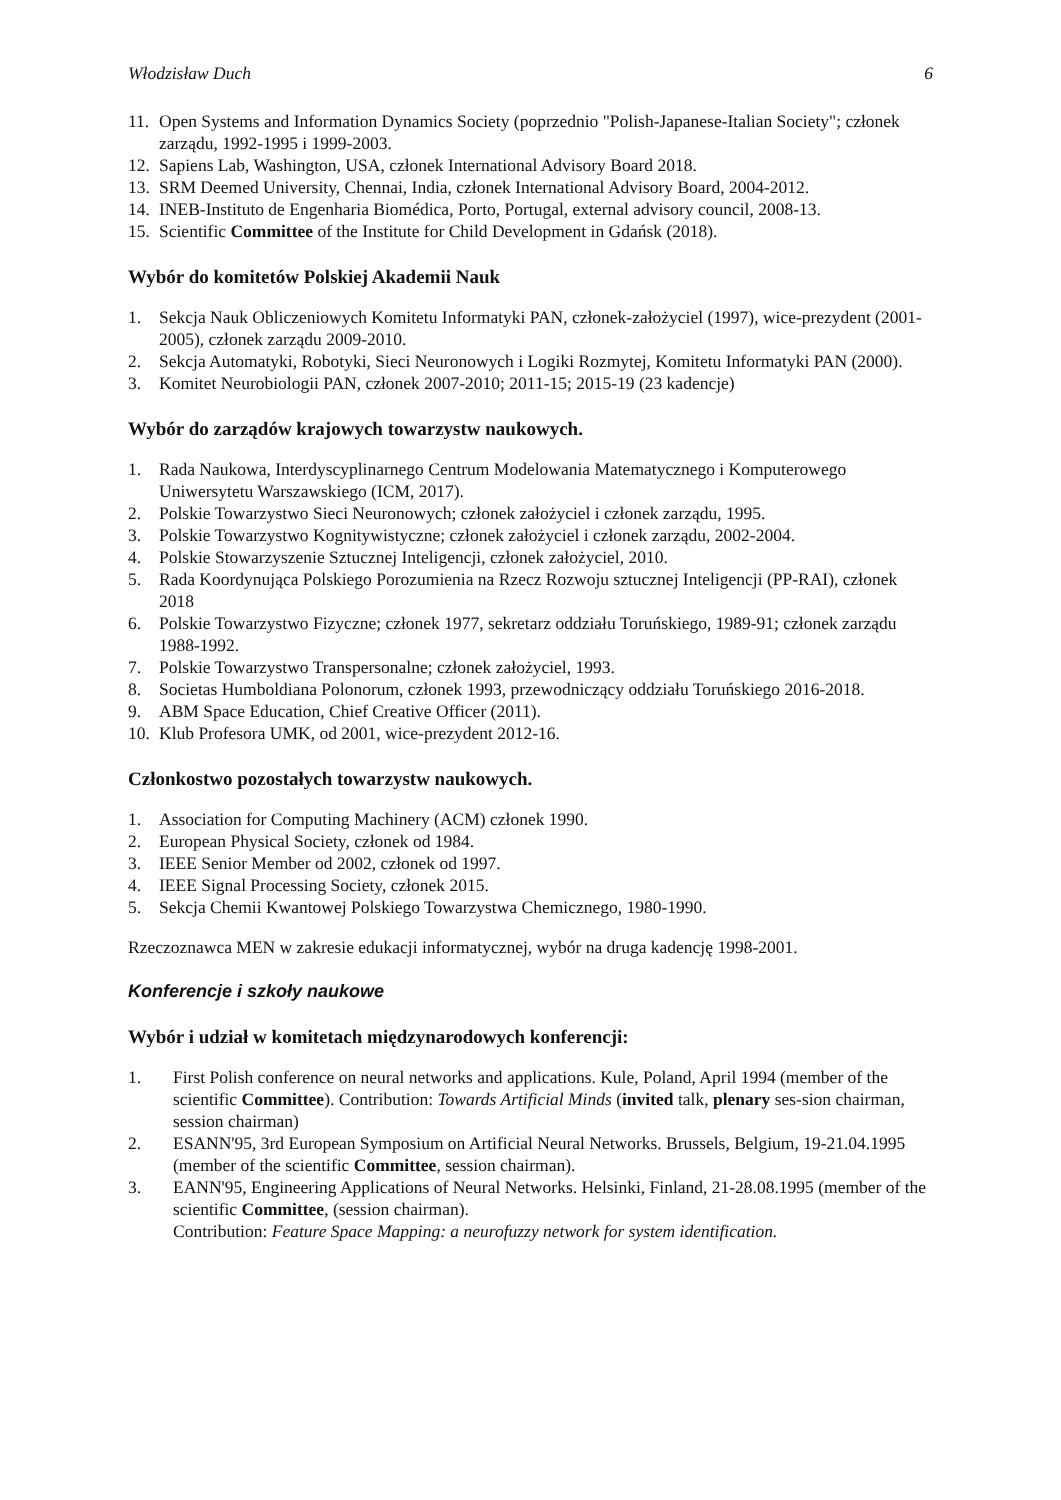Włodzisław Duch 6
11. Open Systems and Information Dynamics Society (poprzednio "Polish-Japanese-Italian Society"; członek zarządu, 1992-1995 i 1999-2003.
12. Sapiens Lab, Washington, USA, członek International Advisory Board 2018.
13. SRM Deemed University, Chennai, India, członek International Advisory Board, 2004-2012.
14. INEB-Instituto de Engenharia Biomédica, Porto, Portugal, external advisory council, 2008-13.
15. Scientific Committee of the Institute for Child Development in Gdańsk (2018).
Wybór do komitetów Polskiej Akademii Nauk
1. Sekcja Nauk Obliczeniowych Komitetu Informatyki PAN, członek-założyciel (1997), wice-prezydent (2001-2005), członek zarządu 2009-2010.
2. Sekcja Automatyki, Robotyki, Sieci Neuronowych i Logiki Rozmytej, Komitetu Informatyki PAN (2000).
3. Komitet Neurobiologii PAN, członek 2007-2010; 2011-15; 2015-19 (23 kadencje)
Wybór do zarządów krajowych towarzystw naukowych.
1. Rada Naukowa, Interdyscyplinarnego Centrum Modelowania Matematycznego i Komputerowego Uniwersytetu Warszawskiego (ICM, 2017).
2. Polskie Towarzystwo Sieci Neuronowych; członek założyciel i członek zarządu, 1995.
3. Polskie Towarzystwo Kognitywistyczne; członek założyciel i członek zarządu, 2002-2004.
4. Polskie Stowarzyszenie Sztucznej Inteligencji, członek założyciel, 2010.
5. Rada Koordynująca Polskiego Porozumienia na Rzecz Rozwoju sztucznej Inteligencji (PP-RAI), członek 2018
6. Polskie Towarzystwo Fizyczne; członek 1977, sekretarz oddziału Toruńskiego, 1989-91; członek zarządu 1988-1992.
7. Polskie Towarzystwo Transpersonalne; członek założyciel, 1993.
8. Societas Humboldiana Polonorum, członek 1993, przewodniczący oddziału Toruńskiego 2016-2018.
9. ABM Space Education, Chief Creative Officer (2011).
10. Klub Profesora UMK, od 2001, wice-prezydent 2012-16.
Członkostwo pozostałych towarzystw naukowych.
1. Association for Computing Machinery (ACM) członek 1990.
2. European Physical Society, członek od 1984.
3. IEEE Senior Member od 2002, członek od 1997.
4. IEEE Signal Processing Society, członek 2015.
5. Sekcja Chemii Kwantowej Polskiego Towarzystwa Chemicznego, 1980-1990.
Rzeczoznawca MEN w zakresie edukacji informatycznej, wybór na druga kadencję 1998-2001.
Konferencje i szkoły naukowe
Wybór i udział w komitetach międzynarodowych konferencji:
1. First Polish conference on neural networks and applications. Kule, Poland, April 1994 (member of the scientific Committee). Contribution: Towards Artificial Minds (invited talk, plenary ses-sion chairman, session chairman)
2. ESANN'95, 3rd European Symposium on Artificial Neural Networks. Brussels, Belgium, 19-21.04.1995 (member of the scientific Committee, session chairman).
3. EANN'95, Engineering Applications of Neural Networks. Helsinki, Finland, 21-28.08.1995 (member of the scientific Committee, (session chairman).
Contribution: Feature Space Mapping: a neurofuzzy network for system identification.